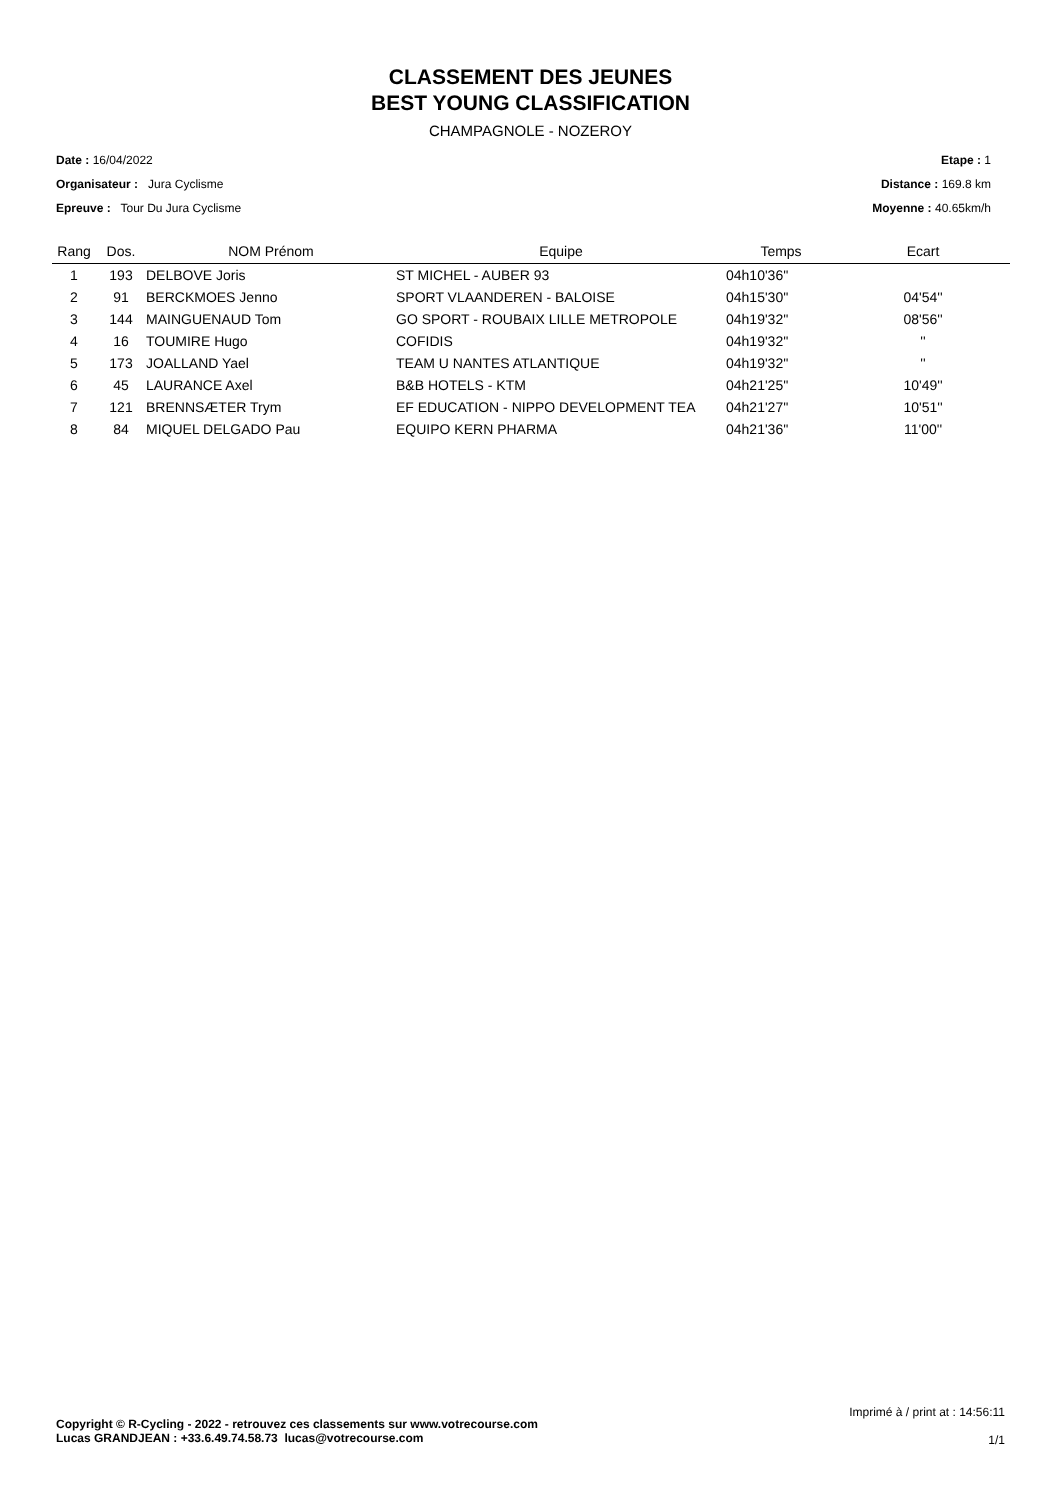CLASSEMENT DES JEUNES
BEST YOUNG CLASSIFICATION
CHAMPAGNOLE - NOZEROY
Date : 16/04/2022
Organisateur : Jura Cyclisme
Epreuve : Tour Du Jura Cyclisme
Etape : 1
Distance : 169.8 km
Moyenne : 40.65km/h
| Rang | Dos. | NOM Prénom | Equipe | Temps | Ecart |
| --- | --- | --- | --- | --- | --- |
| 1 | 193 | DELBOVE Joris | ST MICHEL - AUBER 93 | 04h10'36'' | |
| 2 | 91 | BERCKMOES Jenno | SPORT VLAANDEREN - BALOISE | 04h15'30'' | 04'54'' |
| 3 | 144 | MAINGUENAUD Tom | GO SPORT - ROUBAIX LILLE METROPOLE | 04h19'32'' | 08'56'' |
| 4 | 16 | TOUMIRE Hugo | COFIDIS | 04h19'32'' | '' |
| 5 | 173 | JOALLAND Yael | TEAM U NANTES ATLANTIQUE | 04h19'32'' | '' |
| 6 | 45 | LAURANCE Axel | B&B HOTELS - KTM | 04h21'25'' | 10'49'' |
| 7 | 121 | BRENNSÆTER Trym | EF EDUCATION - NIPPO DEVELOPMENT TEA | 04h21'27'' | 10'51'' |
| 8 | 84 | MIQUEL DELGADO Pau | EQUIPO KERN PHARMA | 04h21'36'' | 11'00'' |
Copyright © R-Cycling - 2022 - retrouvez ces classements sur www.votrecourse.com
Lucas GRANDJEAN : +33.6.49.74.58.73 lucas@votrecourse.com
Imprimé à / print at : 14:56:11
1/1